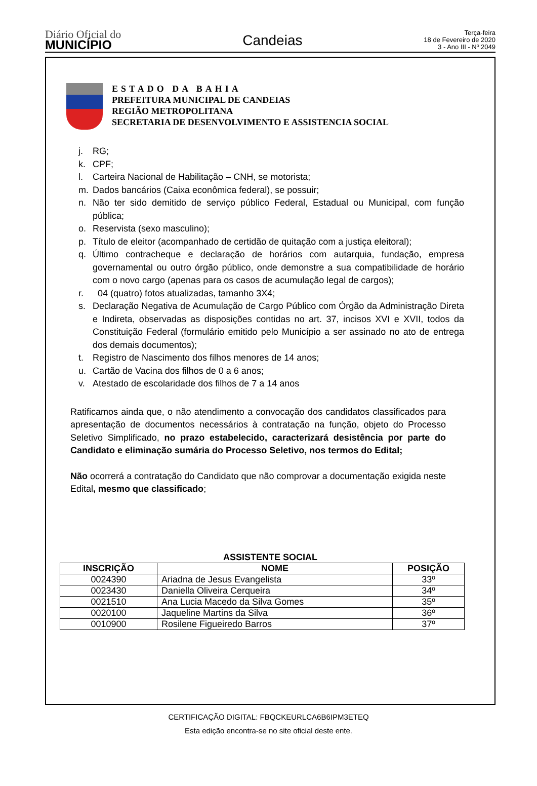Diário Oficial do
MUNICÍPIO
Candeias
Terça-feira
18 de Fevereiro de 2020
3 - Ano III - Nº 2049
ESTADO DA BAHIA
PREFEITURA MUNICIPAL DE CANDEIAS
REGIÃO METROPOLITANA
SECRETARIA DE DESENVOLVIMENTO E ASSISTENCIA SOCIAL
j. RG;
k. CPF;
l. Carteira Nacional de Habilitação – CNH, se motorista;
m. Dados bancários (Caixa econômica federal), se possuir;
n. Não ter sido demitido de serviço público Federal, Estadual ou Municipal, com função pública;
o. Reservista (sexo masculino);
p. Título de eleitor (acompanhado de certidão de quitação com a justiça eleitoral);
q. Último contracheque e declaração de horários com autarquia, fundação, empresa governamental ou outro órgão público, onde demonstre a sua compatibilidade de horário com o novo cargo (apenas para os casos de acumulação legal de cargos);
r. 04 (quatro) fotos atualizadas, tamanho 3X4;
s. Declaração Negativa de Acumulação de Cargo Público com Órgão da Administração Direta e Indireta, observadas as disposições contidas no art. 37, incisos XVI e XVII, todos da Constituição Federal (formulário emitido pelo Município a ser assinado no ato de entrega dos demais documentos);
t. Registro de Nascimento dos filhos menores de 14 anos;
u. Cartão de Vacina dos filhos de 0 a 6 anos;
v. Atestado de escolaridade dos filhos de 7 a 14 anos
Ratificamos ainda que, o não atendimento a convocação dos candidatos classificados para apresentação de documentos necessários à contratação na função, objeto do Processo Seletivo Simplificado, no prazo estabelecido, caracterizará desistência por parte do Candidato e eliminação sumária do Processo Seletivo, nos termos do Edital;
Não ocorrerá a contratação do Candidato que não comprovar a documentação exigida neste Edital, mesmo que classificado;
ASSISTENTE SOCIAL
| INSCRIÇÃO | NOME | POSIÇÃO |
| --- | --- | --- |
| 0024390 | Ariadna de Jesus Evangelista | 33º |
| 0023430 | Daniella Oliveira Cerqueira | 34º |
| 0021510 | Ana Lucia Macedo da Silva Gomes | 35º |
| 0020100 | Jaqueline Martins da Silva | 36º |
| 0010900 | Rosilene Figueiredo Barros | 37º |
CERTIFICAÇÃO DIGITAL: FBQCKEURLCA6B6IPM3ETEQ
Esta edição encontra-se no site oficial deste ente.